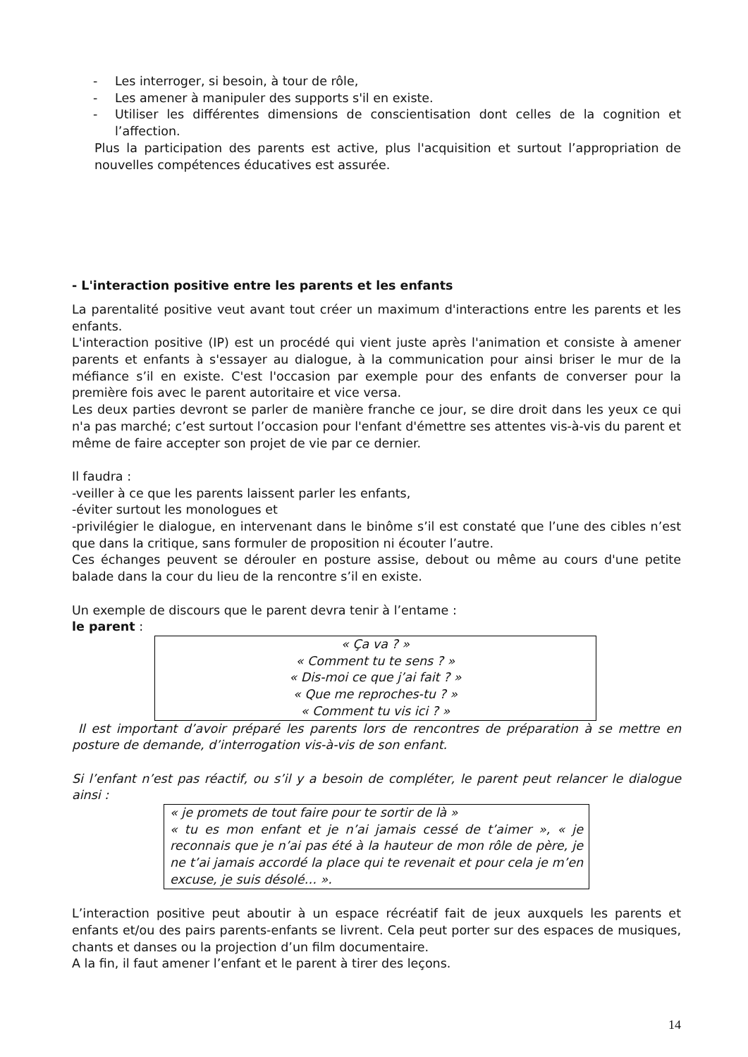- Les interroger, si besoin, à tour de rôle,
- Les amener à manipuler des supports s'il en existe.
- Utiliser les différentes dimensions de conscientisation dont celles de la cognition et l’affection.
Plus la participation des parents est active, plus l'acquisition et surtout l’appropriation de nouvelles compétences éducatives est assurée.
- L'interaction positive entre les parents et les enfants
La parentalité positive veut avant tout créer un maximum d'interactions entre les parents et les enfants.
L'interaction positive (IP) est un procédé qui vient juste après l'animation et consiste à amener parents et enfants à s'essayer au dialogue, à la communication pour ainsi briser le mur de la méfiance s’il en existe. C'est l'occasion par exemple pour des enfants de converser pour la première fois avec le parent autoritaire et vice versa.
Les deux parties devront se parler de manière franche ce jour, se dire droit dans les yeux ce qui n'a pas marché; c’est surtout l’occasion pour l'enfant d'émettre ses attentes vis-à-vis du parent et même de faire accepter son projet de vie par ce dernier.
Il faudra :
-veiller à ce que les parents laissent parler les enfants,
-éviter surtout les monologues et
-privilégier le dialogue, en intervenant dans le binôme s’il est constaté que l’une des cibles n’est que dans la critique, sans formuler de proposition ni écouter l’autre.
Ces échanges peuvent se dérouler en posture assise, debout ou même au cours d'une petite balade dans la cour du lieu de la rencontre s’il en existe.
Un exemple de discours que le parent devra tenir à l’entame :
le parent :
« Ça va ? »
« Comment tu te sens ? »
« Dis-moi ce que j’ai fait ? »
« Que me reproches-tu ? »
« Comment tu vis ici ? »
Il est important d’avoir préparé les parents lors de rencontres de préparation à se mettre en posture de demande, d’interrogation vis-à-vis de son enfant.
Si l’enfant n’est pas réactif, ou s’il y a besoin de compléter, le parent peut relancer le dialogue ainsi :
« je promets de tout faire pour te sortir de là »
« tu es mon enfant et je n’ai jamais cessé de t’aimer », « je reconnais que je n’ai pas été à la hauteur de mon rôle de père, je ne t’ai jamais accordé la place qui te revenait et pour cela je m’en excuse, je suis désolé… ».
L’interaction positive peut aboutir à un espace récréatif fait de jeux auxquels les parents et enfants et/ou des pairs parents-enfants se livrent. Cela peut porter sur des espaces de musiques, chants et danses ou la projection d’un film documentaire.
A la fin, il faut amener l’enfant et le parent à tirer des leçons.
14